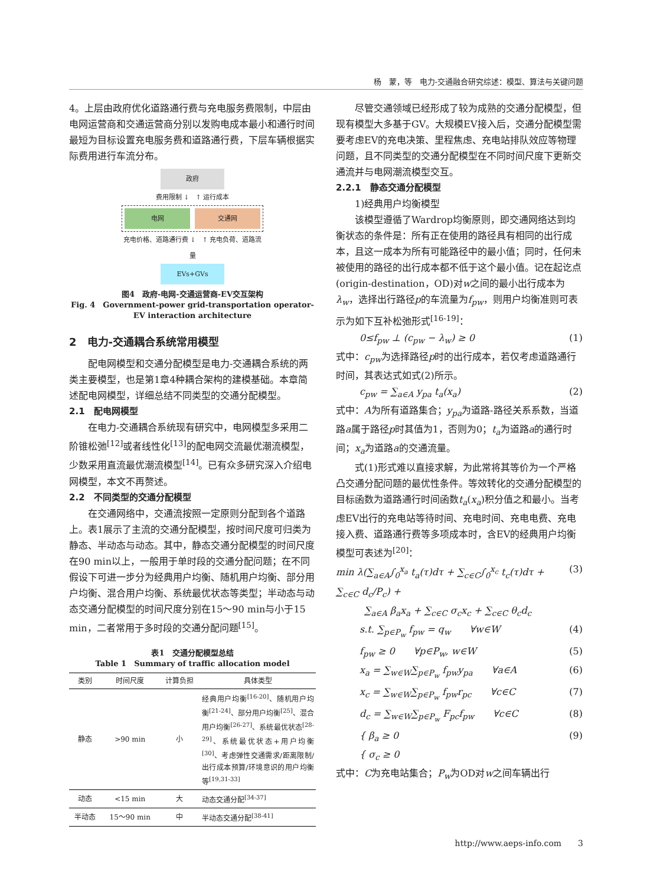杨　蒙，等　电力-交通融合研究综述：模型、算法与关键问题
4。上层由政府优化道路通行费与充电服务费限制，中层由电网运营商和交通运营商分别以发购电成本最小和通行时间最短为目标设置充电服务费和道路通行费，下层车辆根据实际费用进行车流分布。
政府
费用限制 ↓　↑ 运行成本
电网 交通网
充电价格、道路通行费 ↓　↑ 充电负荷、道路流量
EVs+GVs
图4　政府-电网-交通运营商-EV交互架构
Fig. 4　Government-power grid-transportation operator-EV interaction architecture
2　电力-交通耦合系统常用模型
配电网模型和交通分配模型是电力-交通耦合系统的两类主要模型，也是第1章4种耦合架构的建模基础。本章简述配电网模型，详细总结不同类型的交通分配模型。
2.1　配电网模型
在电力-交通耦合系统现有研究中，电网模型多采用二阶锥松弛<sup>[12]</sup>或者线性化<sup>[13]</sup>的配电网交流最优潮流模型，少数采用直流最优潮流模型<sup>[14]</sup>。已有众多研究深入介绍电网模型，本文不再赘述。
2.2　不同类型的交通分配模型
在交通网络中，交通流按照一定原则分配到各个道路上。表1展示了主流的交通分配模型，按时间尺度可归类为静态、半动态与动态。其中，静态交通分配模型的时间尺度在90 min以上，一般用于单时段的交通分配问题；在不同假设下可进一步分为经典用户均衡、随机用户均衡、部分用户均衡、混合用户均衡、系统最优状态等类型；半动态与动态交通分配模型的时间尺度分别在15～90 min与小于15 min，二者常用于多时段的交通分配问题<sup>[15]</sup>。
表1　交通分配模型总结
Table 1　Summary of traffic allocation model
| 类别 | 时间尺度 | 计算负担 | 具体类型 |
| --- | --- | --- | --- |
| 静态 | >90 min | 小 | 经典用户均衡<sup>[16-20]</sup>、随机用户均衡<sup>[21-24]</sup>、部分用户均衡<sup>[25]</sup>、混合用户均衡<sup>[26-27]</sup>、系统最优状态<sup>[28-29]</sup>、系统最优状态+用户均衡<sup>[30]</sup>、考虑弹性交通需求/距离限制/出行成本预算/环境意识的用户均衡等<sup>[19,31-33]</sup> |
| 动态 | <15 min | 大 | 动态交通分配<sup>[34-37]</sup> |
| 半动态 | 15～90 min | 中 | 半动态交通分配<sup>[38-41]</sup> |
尽管交通领域已经形成了较为成熟的交通分配模型，但现有模型大多基于GV。大规模EV接入后，交通分配模型需要考虑EV的充电决策、里程焦虑、充电站排队效应等物理问题，且不同类型的交通分配模型在不同时间尺度下更新交通流并与电网潮流模型交互。
2.2.1　静态交通分配模型
1)经典用户均衡模型
该模型遵循了Wardrop均衡原则，即交通网络达到均衡状态的条件是：所有正在使用的路径具有相同的出行成本，且这一成本为所有可能路径中的最小值；同时，任何未被使用的路径的出行成本都不低于这个最小值。记在起讫点(origin-destination，OD)对w之间的最小出行成本为λ<sub>w</sub>，选择出行路径p的车流量为f<sub>pw</sub>，则用户均衡准则可表示为如下互补松弛形式<sup>[16-19]</sup>：
0≤f<sub>pw</sub> ⊥ (c<sub>pw</sub> − λ<sub>w</sub>) ≥ 0 (1)
式中：c<sub>pw</sub>为选择路径p时的出行成本，若仅考虑道路通行时间，其表达式如式(2)所示。
c<sub>pw</sub> = ∑<sub>a∈A</sub> y<sub>pa</sub> t<sub>a</sub>(x<sub>a</sub>) (2)
式中：A为所有道路集合；y<sub>pa</sub>为道路-路径关系系数，当道路a属于路径p时其值为1，否则为0；t<sub>a</sub>为道路a的通行时间；x<sub>a</sub>为道路a的交通流量。
式(1)形式难以直接求解，为此常将其等价为一个严格凸交通分配问题的最优性条件。等效转化的交通分配模型的目标函数为道路通行时间函数t<sub>a</sub>(x<sub>a</sub>)积分值之和最小。当考虑EV出行的充电站等待时间、充电时间、充电电费、充电接入费、道路通行费等多项成本时，含EV的经典用户均衡模型可表述为<sup>[20]</sup>：
min λ(∑<sub>a∈A</sub>∫<sub>0</sub><sup>x<sub>a</sub></sup> t<sub>a</sub>(τ)dτ + ∑<sub>c∈C</sub>∫<sub>0</sub><sup>x<sub>c</sub></sup> t<sub>c</sub>(τ)dτ + ∑<sub>c∈C</sub> d<sub>c</sub>/P<sub>c</sub>) +
　　　∑<sub>a∈A</sub> β<sub>a</sub>x<sub>a</sub> + ∑<sub>c∈C</sub> σ<sub>c</sub>x<sub>c</sub> + ∑<sub>c∈C</sub> θ<sub>c</sub>d<sub>c</sub> (3)
s.t. ∑<sub>p∈P<sub>w</sub></sub> f<sub>pw</sub> = q<sub>w</sub>　　∀w∈W (4)
f<sub>pw</sub> ≥ 0　　∀p∈P<sub>w</sub>, w∈W (5)
x<sub>a</sub> = ∑<sub>w∈W</sub>∑<sub>p∈P<sub>w</sub></sub> f<sub>pw</sub>y<sub>pa</sub>　　∀a∈A (6)
x<sub>c</sub> = ∑<sub>w∈W</sub>∑<sub>p∈P<sub>w</sub></sub> f<sub>pw</sub>r<sub>pc</sub>　　∀c∈C (7)
d<sub>c</sub> = ∑<sub>w∈W</sub>∑<sub>p∈P<sub>w</sub></sub> F<sub>pc</sub>f<sub>pw</sub>　　∀c∈C (8)
{ β<sub>a</sub> ≥ 0
{ σ<sub>c</sub> ≥ 0 (9)
式中：C为充电站集合；P<sub>w</sub>为OD对w之间车辆出行
http://www.aeps-info.com　　3